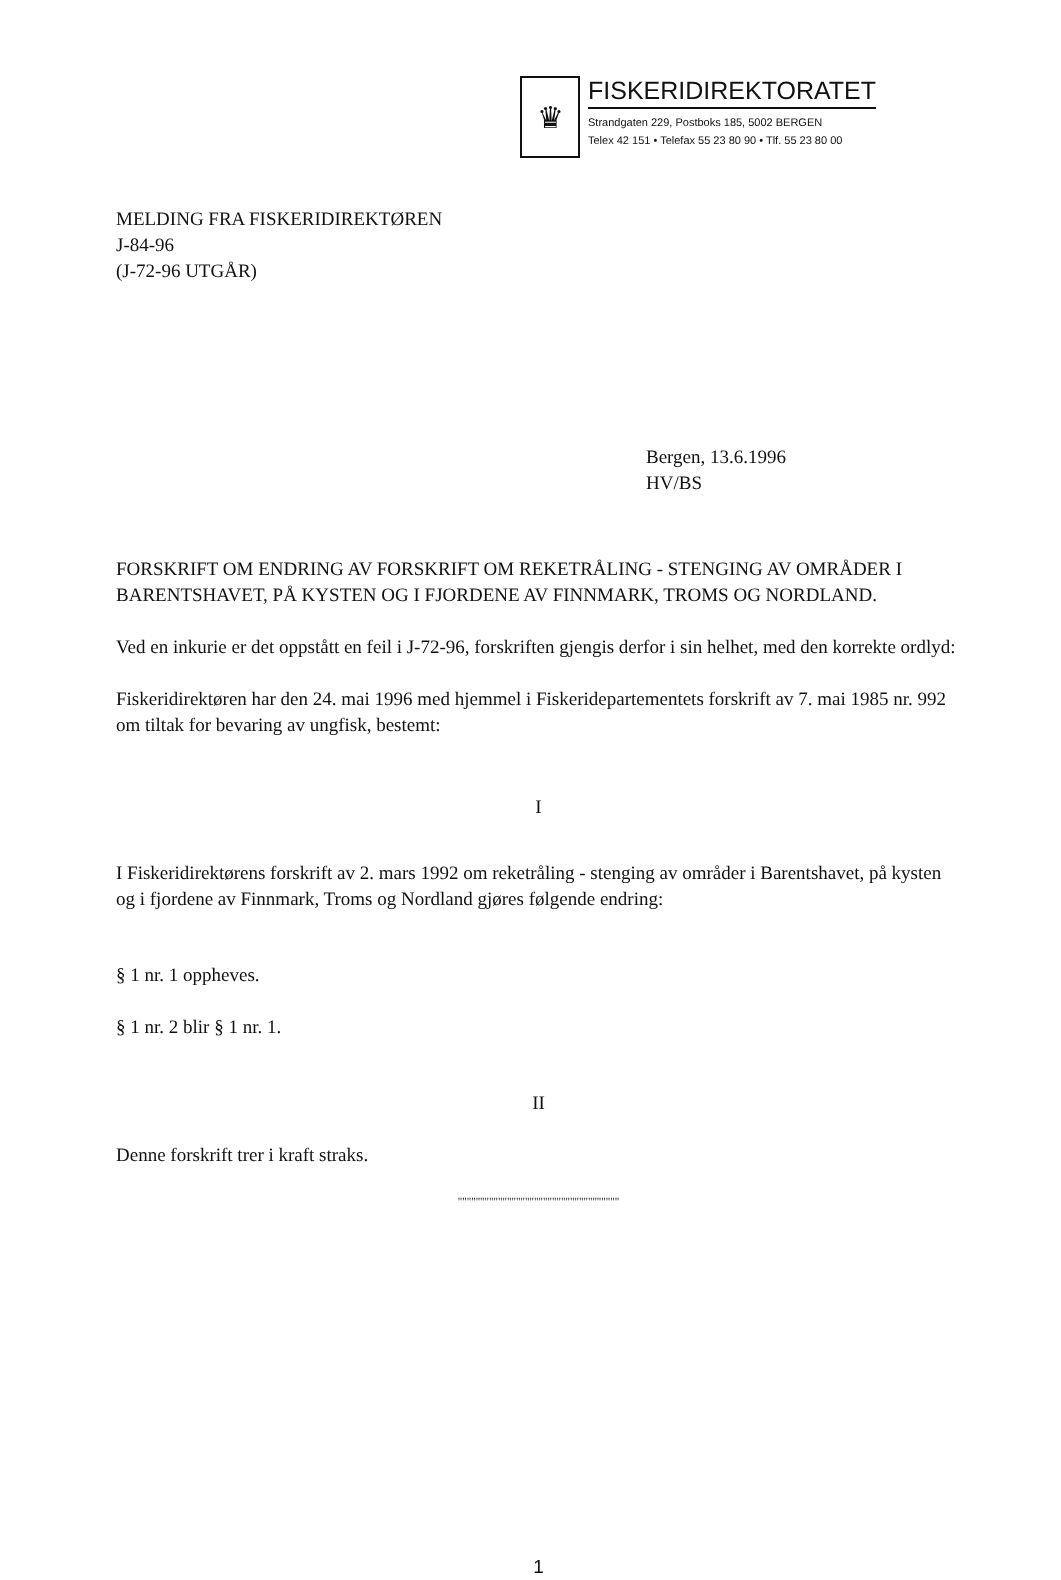♛
FISKERIDIREKTORATET
Strandgaten 229, Postboks 185, 5002 BERGEN
Telex 42 151 • Telefax 55 23 80 90 • Tlf. 55 23 80 00
MELDING FRA FISKERIDIREKTØREN
J-84-96
(J-72-96 UTGÅR)
Bergen, 13.6.1996
HV/BS
FORSKRIFT OM ENDRING AV FORSKRIFT OM REKETRÅLING - STENGING AV OMRÅDER I BARENTSHAVET, PÅ KYSTEN OG I FJORDENE AV FINNMARK, TROMS OG NORDLAND.
Ved en inkurie er det oppstått en feil i J-72-96, forskriften gjengis derfor i sin helhet, med den korrekte ordlyd:
Fiskeridirektøren har den 24. mai 1996 med hjemmel i Fiskeridepartementets forskrift av 7. mai 1985 nr. 992 om tiltak for bevaring av ungfisk, bestemt:
I
I Fiskeridirektørens forskrift av 2. mars 1992 om reketråling - stenging av områder i Barentshavet, på kysten og i fjordene av Finnmark, Troms og Nordland gjøres følgende endring:
§ 1 nr. 1 oppheves.
§ 1 nr. 2 blir § 1 nr. 1.
II
Denne forskrift trer i kraft straks.
""""""""""""""""""""""""""""""""""""
1